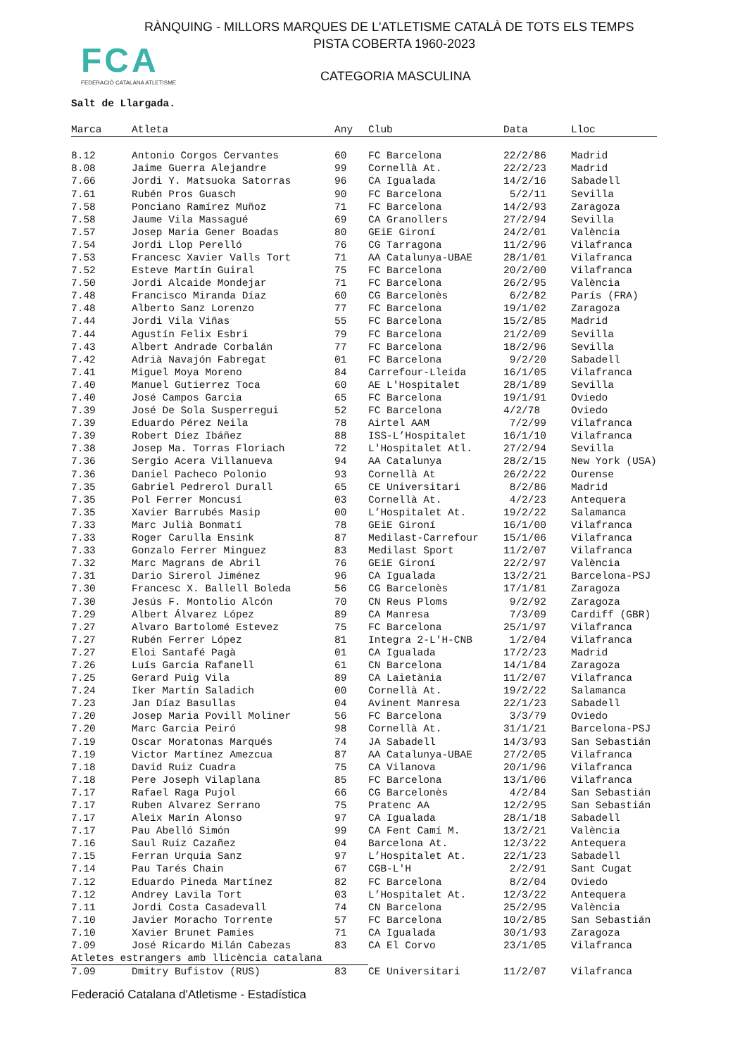RÀNQUING - MILLORS MARQUES DE L'ATLETISME CATALÀ DE TOTS ELS TEMPS
PISTA COBERTA 1960-2023
FCA
FEDERACIÓ CATALANA ATLETISME
CATEGORIA MASCULINA
Salt de Llargada.
| Marca | Atleta | Any | Club | Data | Lloc |
| --- | --- | --- | --- | --- | --- |
| 8.12 | Antonio Corgos Cervantes | 60 | FC Barcelona | 22/2/86 | Madrid |
| 8.08 | Jaime Guerra Alejandre | 99 | Cornellà At. | 22/2/23 | Madrid |
| 7.66 | Jordi Y. Matsuoka Satorras | 96 | CA Igualada | 14/2/16 | Sabadell |
| 7.61 | Rubén Pros Guasch | 90 | FC Barcelona | 5/2/11 | Sevilla |
| 7.58 | Ponciano Ramírez Muñoz | 71 | FC Barcelona | 14/2/93 | Zaragoza |
| 7.58 | Jaume Vila Massagué | 69 | CA Granollers | 27/2/94 | Sevilla |
| 7.57 | Josep Maria Gener Boadas | 80 | GEiE Gironí | 24/2/01 | València |
| 7.54 | Jordi Llop Perelló | 76 | CG Tarragona | 11/2/96 | Vilafranca |
| 7.53 | Francesc Xavier Valls Tort | 71 | AA Catalunya-UBAE | 28/1/01 | Vilafranca |
| 7.52 | Esteve Martín Guiral | 75 | FC Barcelona | 20/2/00 | Vilafranca |
| 7.50 | Jordi Alcaide Mondejar | 71 | FC Barcelona | 26/2/95 | València |
| 7.48 | Francisco Miranda Díaz | 60 | CG Barcelonès | 6/2/82 | París (FRA) |
| 7.48 | Alberto Sanz Lorenzo | 77 | FC Barcelona | 19/1/02 | Zaragoza |
| 7.44 | Jordi Vila Viñas | 55 | FC Barcelona | 15/2/85 | Madrid |
| 7.44 | Agustín Felix Esbri | 79 | FC Barcelona | 21/2/09 | Sevilla |
| 7.43 | Albert Andrade Corbalán | 77 | FC Barcelona | 18/2/96 | Sevilla |
| 7.42 | Adrià Navajón Fabregat | 01 | FC Barcelona | 9/2/20 | Sabadell |
| 7.41 | Miguel Moya Moreno | 84 | Carrefour-Lleida | 16/1/05 | Vilafranca |
| 7.40 | Manuel Gutierrez Toca | 60 | AE L'Hospitalet | 28/1/89 | Sevilla |
| 7.40 | José Campos Garcia | 65 | FC Barcelona | 19/1/91 | Oviedo |
| 7.39 | José De Sola Susperregui | 52 | FC Barcelona | 4/2/78 | Oviedo |
| 7.39 | Eduardo Pérez Neila | 78 | Airtel AAM | 7/2/99 | Vilafranca |
| 7.39 | Robert Díez Ibáñez | 88 | ISS-L’Hospitalet | 16/1/10 | Vilafranca |
| 7.38 | Josep Ma. Torras Floriach | 72 | L'Hospitalet Atl. | 27/2/94 | Sevilla |
| 7.36 | Sergio Acera Villanueva | 94 | AA Catalunya | 28/2/15 | New York (USA) |
| 7.36 | Daniel Pacheco Polonio | 93 | Cornellà At | 26/2/22 | Ourense |
| 7.35 | Gabriel Pedrerol Durall | 65 | CE Universitari | 8/2/86 | Madrid |
| 7.35 | Pol Ferrer Moncusí | 03 | Cornellà At. | 4/2/23 | Antequera |
| 7.35 | Xavier Barrubés Masip | 00 | L’Hospitalet At. | 19/2/22 | Salamanca |
| 7.33 | Marc Julià Bonmatí | 78 | GEiE Gironí | 16/1/00 | Vilafranca |
| 7.33 | Roger Carulla Ensink | 87 | Medilast-Carrefour | 15/1/06 | Vilafranca |
| 7.33 | Gonzalo Ferrer Minguez | 83 | Medilast Sport | 11/2/07 | Vilafranca |
| 7.32 | Marc Magrans de Abril | 76 | GEiE Gironí | 22/2/97 | València |
| 7.31 | Dario Sirerol Jiménez | 96 | CA Igualada | 13/2/21 | Barcelona-PSJ |
| 7.30 | Francesc X. Ballell Boleda | 56 | CG Barcelonès | 17/1/81 | Zaragoza |
| 7.30 | Jesús F. Montolio Alcón | 70 | CN Reus Ploms | 9/2/92 | Zaragoza |
| 7.29 | Albert Álvarez López | 89 | CA Manresa | 7/3/09 | Cardiff (GBR) |
| 7.27 | Alvaro Bartolomé Estevez | 75 | FC Barcelona | 25/1/97 | Vilafranca |
| 7.27 | Rubén Ferrer López | 81 | Integra 2-L'H-CNB | 1/2/04 | Vilafranca |
| 7.27 | Eloi Santafé Pagà | 01 | CA Igualada | 17/2/23 | Madrid |
| 7.26 | Luís Garcia Rafanell | 61 | CN Barcelona | 14/1/84 | Zaragoza |
| 7.25 | Gerard Puig Vila | 89 | CA Laietània | 11/2/07 | Vilafranca |
| 7.24 | Iker Martín Saladich | 00 | Cornellà At. | 19/2/22 | Salamanca |
| 7.23 | Jan Díaz Basullas | 04 | Avinent Manresa | 22/1/23 | Sabadell |
| 7.20 | Josep Maria Povill Moliner | 56 | FC Barcelona | 3/3/79 | Oviedo |
| 7.20 | Marc Garcia Peiró | 98 | Cornellà At. | 31/1/21 | Barcelona-PSJ |
| 7.19 | Oscar Moratonas Marqués | 74 | JA Sabadell | 14/3/93 | San Sebastián |
| 7.19 | Victor Martínez Amezcua | 87 | AA Catalunya-UBAE | 27/2/05 | Vilafranca |
| 7.18 | David Ruiz Cuadra | 75 | CA Vilanova | 20/1/96 | Vilafranca |
| 7.18 | Pere Joseph Vilaplana | 85 | FC Barcelona | 13/1/06 | Vilafranca |
| 7.17 | Rafael Raga Pujol | 66 | CG Barcelonès | 4/2/84 | San Sebastián |
| 7.17 | Ruben Alvarez Serrano | 75 | Pratenc AA | 12/2/95 | San Sebastián |
| 7.17 | Aleix Marín Alonso | 97 | CA Igualada | 28/1/18 | Sabadell |
| 7.17 | Pau Abelló Simón | 99 | CA Fent Camí M. | 13/2/21 | València |
| 7.16 | Saul Ruiz Cazañez | 04 | Barcelona At. | 12/3/22 | Antequera |
| 7.15 | Ferran Urquia Sanz | 97 | L’Hospitalet At. | 22/1/23 | Sabadell |
| 7.14 | Pau Tarés Chain | 67 | CGB-L'H | 2/2/91 | Sant Cugat |
| 7.12 | Eduardo Pineda Martínez | 82 | FC Barcelona | 8/2/04 | Oviedo |
| 7.12 | Andrey Lavila Tort | 03 | L’Hospitalet At. | 12/3/22 | Antequera |
| 7.11 | Jordi Costa Casadevall | 74 | CN Barcelona | 25/2/95 | València |
| 7.10 | Javier Moracho Torrente | 57 | FC Barcelona | 10/2/85 | San Sebastián |
| 7.10 | Xavier Brunet Pamies | 71 | CA Igualada | 30/1/93 | Zaragoza |
| 7.09 | José Ricardo Milán Cabezas | 83 | CA El Corvo | 23/1/05 | Vilafranca |
| Atletes estrangers amb llicència catalana | | | | | |
| 7.09 | Dmitry Bufistov (RUS) | 83 | CE Universitari | 11/2/07 | Vilafranca |
Federació Catalana d'Atletisme - Estadística